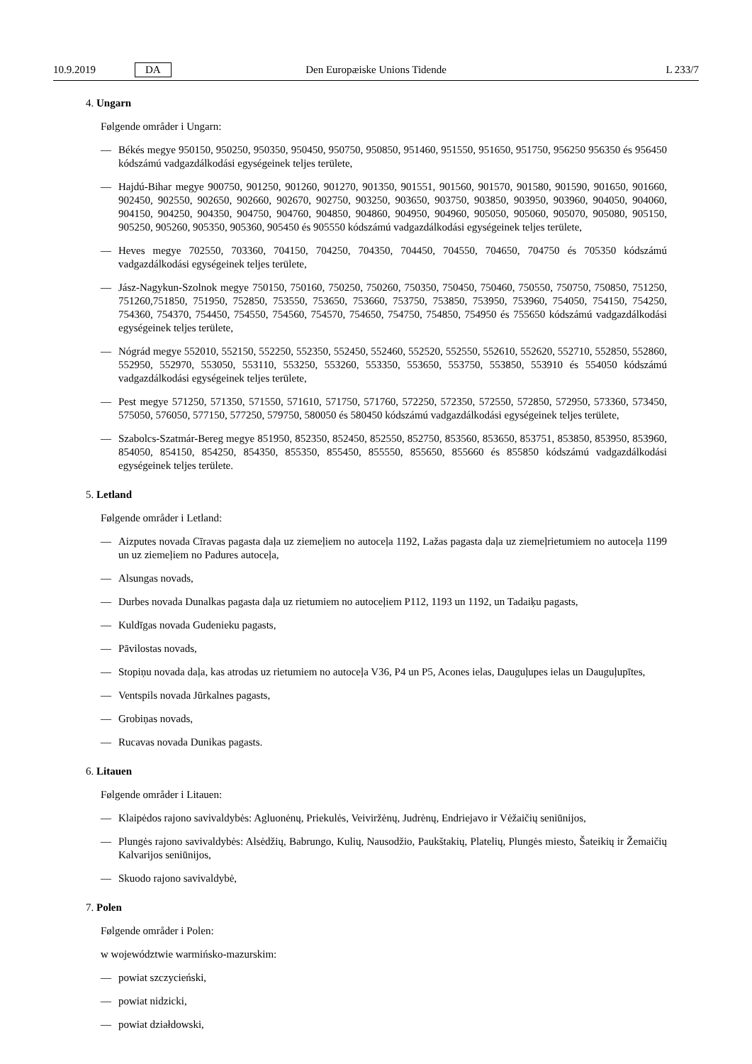10.9.2019 DA Den Europæiske Unions Tidende L 233/7
4. Ungarn
Følgende områder i Ungarn:
— Békés megye 950150, 950250, 950350, 950450, 950750, 950850, 951460, 951550, 951650, 951750, 956250 956350 és 956450 kódszámú vadgazdálkodási egységeinek teljes területe,
— Hajdú-Bihar megye 900750, 901250, 901260, 901270, 901350, 901551, 901560, 901570, 901580, 901590, 901650, 901660, 902450, 902550, 902650, 902660, 902670, 902750, 903250, 903650, 903750, 903850, 903950, 903960, 904050, 904060, 904150, 904250, 904350, 904750, 904760, 904850, 904860, 904950, 904960, 905050, 905060, 905070, 905080, 905150, 905250, 905260, 905350, 905360, 905450 és 905550 kódszámú vadgazdálkodási egységeinek teljes területe,
— Heves megye 702550, 703360, 704150, 704250, 704350, 704450, 704550, 704650, 704750 és 705350 kódszámú vadgazdálkodási egységeinek teljes területe,
— Jász-Nagykun-Szolnok megye 750150, 750160, 750250, 750260, 750350, 750450, 750460, 750550, 750750, 750850, 751250, 751260,751850, 751950, 752850, 753550, 753650, 753660, 753750, 753850, 753950, 753960, 754050, 754150, 754250, 754360, 754370, 754450, 754550, 754560, 754570, 754650, 754750, 754850, 754950 és 755650 kódszámú vadgazdálkodási egységeinek teljes területe,
— Nógrád megye 552010, 552150, 552250, 552350, 552450, 552460, 552520, 552550, 552610, 552620, 552710, 552850, 552860, 552950, 552970, 553050, 553110, 553250, 553260, 553350, 553650, 553750, 553850, 553910 és 554050 kódszámú vadgazdálkodási egységeinek teljes területe,
— Pest megye 571250, 571350, 571550, 571610, 571750, 571760, 572250, 572350, 572550, 572850, 572950, 573360, 573450, 575050, 576050, 577150, 577250, 579750, 580050 és 580450 kódszámú vadgazdálkodási egységeinek teljes területe,
— Szabolcs-Szatmár-Bereg megye 851950, 852350, 852450, 852550, 852750, 853560, 853650, 853751, 853850, 853950, 853960, 854050, 854150, 854250, 854350, 855350, 855450, 855550, 855650, 855660 és 855850 kódszámú vadgazdálkodási egységeinek teljes területe.
5. Letland
Følgende områder i Letland:
— Aizputes novada Cīravas pagasta daļa uz ziemeļiem no autoceļa 1192, Lažas pagasta daļa uz ziemeļrietumiem no autoceļa 1199 un uz ziemeļiem no Padures autoceļa,
— Alsungas novads,
— Durbes novada Dunalkas pagasta daļa uz rietumiem no autoceļiem P112, 1193 un 1192, un Tadaiķu pagasts,
— Kuldīgas novada Gudenieku pagasts,
— Pāvilostas novads,
— Stopiņu novada daļa, kas atrodas uz rietumiem no autoceļa V36, P4 un P5, Acones ielas, Dauguļupes ielas un Dauguļupītes,
— Ventspils novada Jūrkalnes pagasts,
— Grobiņas novads,
— Rucavas novada Dunikas pagasts.
6. Litauen
Følgende områder i Litauen:
— Klaipėdos rajono savivaldybės: Agluonėnų, Priekulės, Veiviržėnų, Judrėnų, Endriejavo ir Vėžaičių seniūnijos,
— Plungės rajono savivaldybės: Alsėdžių, Babrungo, Kulių, Nausodžio, Paukštakių, Platelių, Plungės miesto, Šateikių ir Žemaičių Kalvarijos seniūnijos,
— Skuodo rajono savivaldybė,
7. Polen
Følgende områder i Polen:
w województwie warmińsko-mazurskim:
— powiat szczycieński,
— powiat nidzicki,
— powiat działdowski,